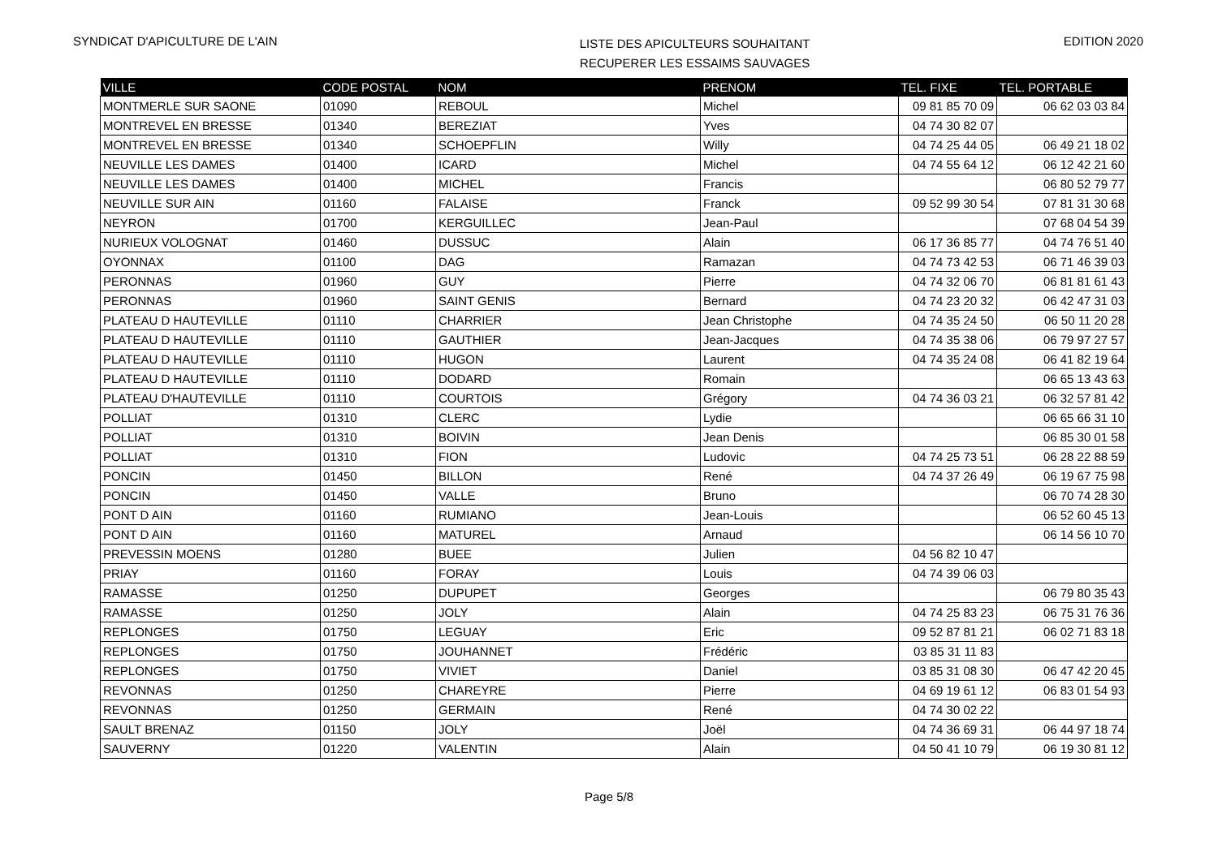SYNDICAT D'APICULTURE DE L'AIN
LISTE DES APICULTEURS SOUHAITANT
RECUPERER LES ESSAIMS SAUVAGES
EDITION 2020
| VILLE | CODE POSTAL | NOM | PRENOM | TEL. FIXE | TEL. PORTABLE |
| --- | --- | --- | --- | --- | --- |
| MONTMERLE SUR SAONE | 01090 | REBOUL | Michel | 09 81 85 70 09 | 06 62 03 03 84 |
| MONTREVEL EN BRESSE | 01340 | BEREZIAT | Yves | 04 74 30 82 07 | |
| MONTREVEL EN BRESSE | 01340 | SCHOEPFLIN | Willy | 04 74 25 44 05 | 06 49 21 18 02 |
| NEUVILLE LES DAMES | 01400 | ICARD | Michel | 04 74 55 64 12 | 06 12 42 21 60 |
| NEUVILLE LES DAMES | 01400 | MICHEL | Francis | | 06 80 52 79 77 |
| NEUVILLE SUR AIN | 01160 | FALAISE | Franck | 09 52 99 30 54 | 07 81 31 30 68 |
| NEYRON | 01700 | KERGUILLEC | Jean-Paul | | 07 68 04 54 39 |
| NURIEUX VOLOGNAT | 01460 | DUSSUC | Alain | 06 17 36 85 77 | 04 74 76 51 40 |
| OYONNAX | 01100 | DAG | Ramazan | 04 74 73 42 53 | 06 71 46 39 03 |
| PERONNAS | 01960 | GUY | Pierre | 04 74 32 06 70 | 06 81 81 61 43 |
| PERONNAS | 01960 | SAINT GENIS | Bernard | 04 74 23 20 32 | 06 42 47 31 03 |
| PLATEAU D HAUTEVILLE | 01110 | CHARRIER | Jean Christophe | 04 74 35 24 50 | 06 50 11 20 28 |
| PLATEAU D HAUTEVILLE | 01110 | GAUTHIER | Jean-Jacques | 04 74 35 38 06 | 06 79 97 27 57 |
| PLATEAU D HAUTEVILLE | 01110 | HUGON | Laurent | 04 74 35 24 08 | 06 41 82 19 64 |
| PLATEAU D HAUTEVILLE | 01110 | DODARD | Romain | | 06 65 13 43 63 |
| PLATEAU D'HAUTEVILLE | 01110 | COURTOIS | Grégory | 04 74 36 03 21 | 06 32 57 81 42 |
| POLLIAT | 01310 | CLERC | Lydie | | 06 65 66 31 10 |
| POLLIAT | 01310 | BOIVIN | Jean Denis | | 06 85 30 01 58 |
| POLLIAT | 01310 | FION | Ludovic | 04 74 25 73 51 | 06 28 22 88 59 |
| PONCIN | 01450 | BILLON | René | 04 74 37 26 49 | 06 19 67 75 98 |
| PONCIN | 01450 | VALLE | Bruno | | 06 70 74 28 30 |
| PONT D AIN | 01160 | RUMIANO | Jean-Louis | | 06 52 60 45 13 |
| PONT D AIN | 01160 | MATUREL | Arnaud | | 06 14 56 10 70 |
| PREVESSIN MOENS | 01280 | BUEE | Julien | 04 56 82 10 47 | |
| PRIAY | 01160 | FORAY | Louis | 04 74 39 06 03 | |
| RAMASSE | 01250 | DUPUPET | Georges | | 06 79 80 35 43 |
| RAMASSE | 01250 | JOLY | Alain | 04 74 25 83 23 | 06 75 31 76 36 |
| REPLONGES | 01750 | LEGUAY | Eric | 09 52 87 81 21 | 06 02 71 83 18 |
| REPLONGES | 01750 | JOUHANNET | Frédéric | 03 85 31 11 83 | |
| REPLONGES | 01750 | VIVIET | Daniel | 03 85 31 08 30 | 06 47 42 20 45 |
| REVONNAS | 01250 | CHAREYRE | Pierre | 04 69 19 61 12 | 06 83 01 54 93 |
| REVONNAS | 01250 | GERMAIN | René | 04 74 30 02 22 | |
| SAULT BRENAZ | 01150 | JOLY | Joël | 04 74 36 69 31 | 06 44 97 18 74 |
| SAUVERNY | 01220 | VALENTIN | Alain | 04 50 41 10 79 | 06 19 30 81 12 |
Page 5/8